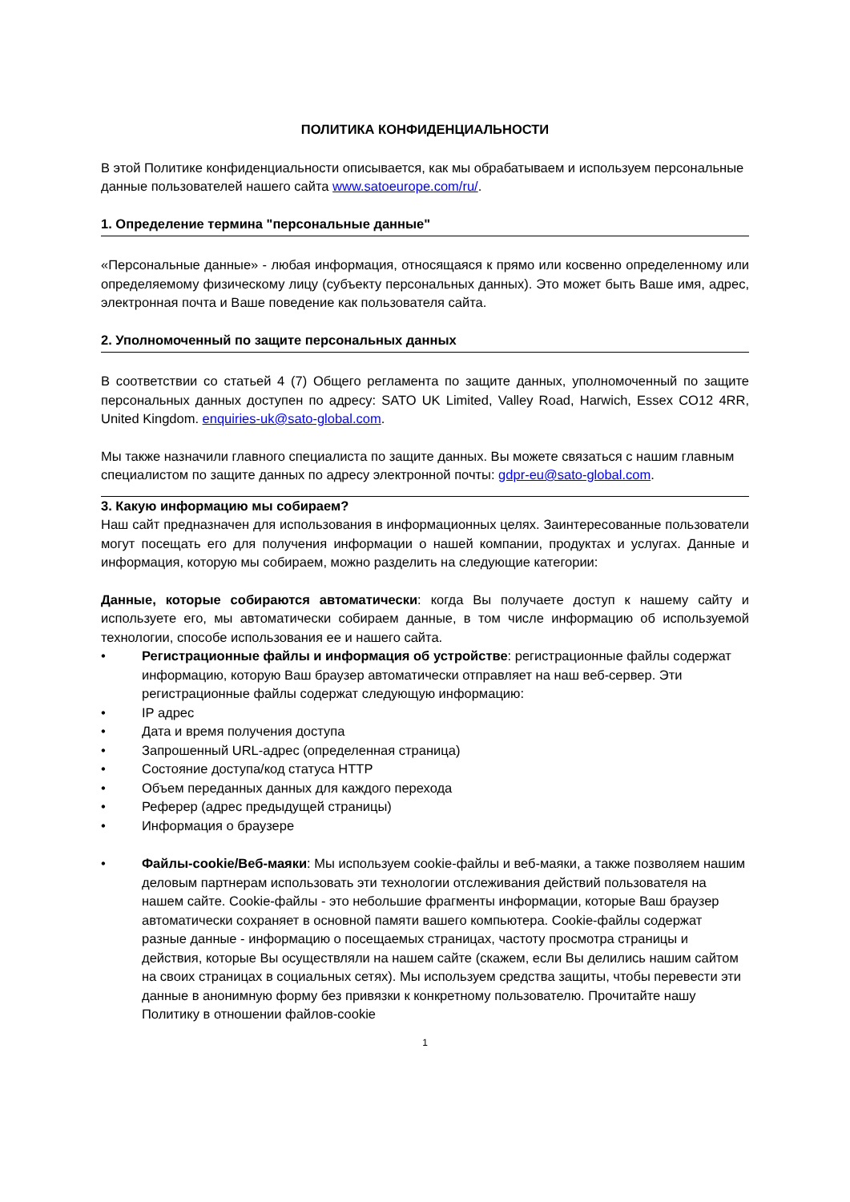ПОЛИТИКА КОНФИДЕНЦИАЛЬНОСТИ
В этой Политике конфиденциальности описывается, как мы обрабатываем и используем персональные данные пользователей нашего сайта www.satoeurope.com/ru/.
1. Определение термина "персональные данные"
«Персональные данные» - любая информация, относящаяся к прямо или косвенно определенному или определяемому физическому лицу (субъекту персональных данных). Это может быть Ваше имя, адрес, электронная почта и Ваше поведение как пользователя сайта.
2. Уполномоченный по защите персональных данных
В соответствии со статьей 4 (7) Общего регламента по защите данных, уполномоченный по защите персональных данных доступен по адресу: SATO UK Limited, Valley Road, Harwich, Essex CO12 4RR, United Kingdom. enquiries-uk@sato-global.com.
Мы также назначили главного специалиста по защите данных. Вы можете связаться с нашим главным специалистом по защите данных по адресу электронной почты: gdpr-eu@sato-global.com.
3. Какую информацию мы собираем?
Наш сайт предназначен для использования в информационных целях. Заинтересованные пользователи могут посещать его для получения информации о нашей компании, продуктах и услугах. Данные и информация, которую мы собираем, можно разделить на следующие категории:
Данные, которые собираются автоматически: когда Вы получаете доступ к нашему сайту и используете его, мы автоматически собираем данные, в том числе информацию об используемой технологии, способе использования ее и нашего сайта.
• Регистрационные файлы и информация об устройстве: регистрационные файлы содержат информацию, которую Ваш браузер автоматически отправляет на наш веб-сервер. Эти регистрационные файлы содержат следующую информацию:
• IP адрес
• Дата и время получения доступа
• Запрошенный URL-адрес (определенная страница)
• Состояние доступа/код статуса HTTP
• Объем переданных данных для каждого перехода
• Реферер (адрес предыдущей страницы)
• Информация о браузере
• Файлы-cookie/Веб-маяки: Мы используем cookie-файлы и веб-маяки, а также позволяем нашим деловым партнерам использовать эти технологии отслеживания действий пользователя на нашем сайте. Cookie-файлы - это небольшие фрагменты информации, которые Ваш браузер автоматически сохраняет в основной памяти вашего компьютера. Cookie-файлы содержат разные данные - информацию о посещаемых страницах, частоту просмотра страницы и действия, которые Вы осуществляли на нашем сайте (скажем, если Вы делились нашим сайтом на своих страницах в социальных сетях). Мы используем средства защиты, чтобы перевести эти данные в анонимную форму без привязки к конкретному пользователю. Прочитайте нашу Политику в отношении файлов-cookie
1